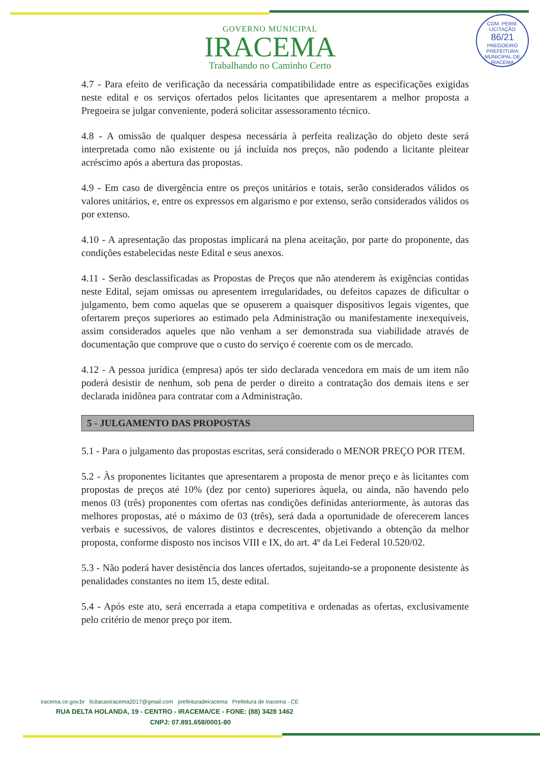COM. PERM. LICITAÇÃO
86/21
PREGOEIRO
PREFEITURA MUNICIPAL DE IRACEMA
GOVERNO MUNICIPAL
IRACEMA
Trabalhando no Caminho Certo
4.7 - Para efeito de verificação da necessária compatibilidade entre as especificações exigidas neste edital e os serviços ofertados pelos licitantes que apresentarem a melhor proposta a Pregoeira se julgar conveniente, poderá solicitar assessoramento técnico.
4.8 - A omissão de qualquer despesa necessária à perfeita realização do objeto deste será interpretada como não existente ou já incluída nos preços, não podendo a licitante pleitear acréscimo após a abertura das propostas.
4.9 - Em caso de divergência entre os preços unitários e totais, serão considerados válidos os valores unitários, e, entre os expressos em algarismo e por extenso, serão considerados válidos os por extenso.
4.10 - A apresentação das propostas implicará na plena aceitação, por parte do proponente, das condições estabelecidas neste Edital e seus anexos.
4.11 - Serão desclassificadas as Propostas de Preços que não atenderem às exigências contidas neste Edital, sejam omissas ou apresentem irregularidades, ou defeitos capazes de dificultar o julgamento, bem como aquelas que se opuserem a quaisquer dispositivos legais vigentes, que ofertarem preços superiores ao estimado pela Administração ou manifestamente inexequíveis, assim considerados aqueles que não venham a ser demonstrada sua viabilidade através de documentação que comprove que o custo do serviço é coerente com os de mercado.
4.12 - A pessoa jurídica (empresa) após ter sido declarada vencedora em mais de um item não poderá desistir de nenhum, sob pena de perder o direito a contratação dos demais itens e ser declarada inidônea para contratar com a Administração.
5 - JULGAMENTO DAS PROPOSTAS
5.1 - Para o julgamento das propostas escritas, será considerado o MENOR PREÇO POR ITEM.
5.2 - Às proponentes licitantes que apresentarem a proposta de menor preço e às licitantes com propostas de preços até 10% (dez por cento) superiores àquela, ou ainda, não havendo pelo menos 03 (três) proponentes com ofertas nas condições definidas anteriormente, às autoras das melhores propostas, até o máximo de 03 (três), será dada a oportunidade de oferecerem lances verbais e sucessivos, de valores distintos e decrescentes, objetivando a obtenção da melhor proposta, conforme disposto nos incisos VIII e IX, do art. 4º da Lei Federal 10.520/02.
5.3 - Não poderá haver desistência dos lances ofertados, sujeitando-se a proponente desistente às penalidades constantes no item 15, deste edital.
5.4 - Após este ato, será encerrada a etapa competitiva e ordenadas as ofertas, exclusivamente pelo critério de menor preço por item.
iracema.ce.gov.br licitacaoiracema2017@gmail.com prefeituradeiracema Prefeitura de Iracema - CE
RUA DELTA HOLANDA, 19 - CENTRO - IRACEMA/CE - FONE: (88) 3428 1462
CNPJ: 07.891.658/0001-80